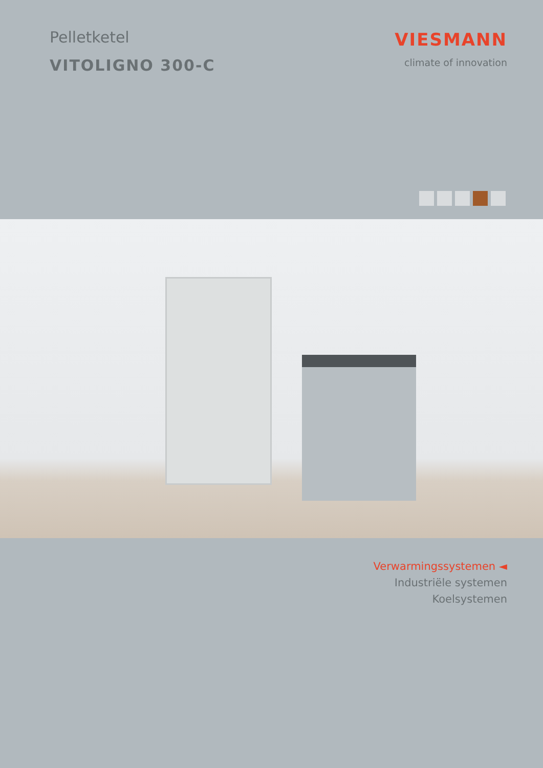Pelletketel
VITOLIGNO 300-C
VIESMANN
climate of innovation
Verwarmingssystemen ◄
Industriële systemen
Koelsystemen